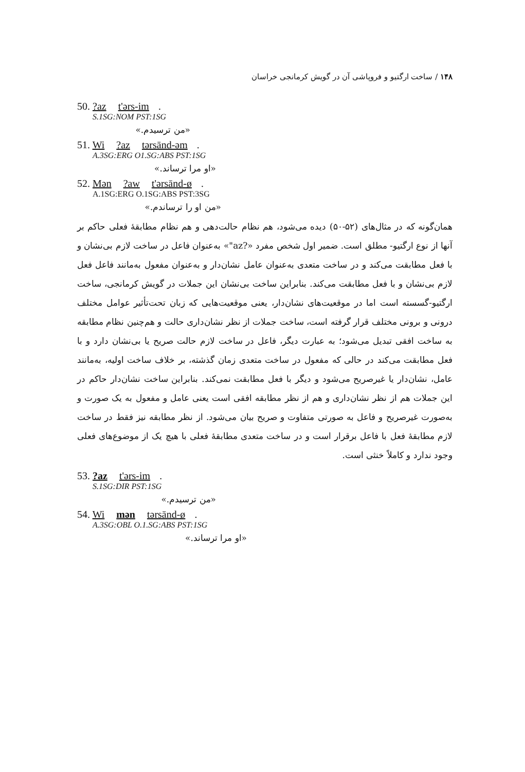۱۴۸ / ساخت ارگتیو و فروپاشی آن در گویش کرمانجی خراسان
50. ?az t'ərs-im.
S.1SG:NOM PST:1SG
«من ترسیدم.»
51. Wi ?az tərsānd-əm.
A.3SG:ERG O1.SG:ABS PST:1SG
«او مرا ترساند.»
52. Mən ?aw t'ərsānd-ø.
A.1SG:ERG O.1SG:ABS PST:3SG
«من او را ترساندم.»
همان‌گونه که در مثال‌های (۵۲-۵۰) دیده می‌شود، هم نظام حالت‌دهی و هم نظام مطابقهٔ فعلی حاکم بر آنها از نوع ارگتیو- مطلق است. ضمیر اول شخص مفرد «?az"» به‌عنوان فاعل در ساخت لازم بی‌نشان و با فعل مطابقت می‌کند و در ساخت متعدی به‌عنوان عامل نشان‌دار و به‌عنوان مفعول به‌مانند فاعل فعل لازم بی‌نشان و با فعل مطابقت می‌کند. بنابراین ساخت بی‌نشان این جملات در گویش کرمانجی، ساخت ارگتیو-گسسته است اما در موقعیت‌های نشان‌دار، یعنی موقعیت‌هایی که زبان تحت‌تأثیر عوامل مختلف درونی و برونی مختلف قرار گرفته است، ساخت جملات از نظر نشان‌داری حالت و هم‌چنین نظام مطابقه به ساخت افقی تبدیل می‌شود؛ به عبارت دیگر، فاعل در ساخت لازم حالت صریح یا بی‌نشان دارد و با فعل مطابقت می‌کند در حالی که مفعول در ساخت متعدی زمان گذشته، بر خلاف ساخت اولیه، به‌مانند عامل، نشان‌دار یا غیرصریح می‌شود و دیگر با فعل مطابقت نمی‌کند. بنابراین ساخت نشان‌دار حاکم در این جملات هم از نظر نشان‌داری و هم از نظر مطابقه افقی است یعنی عامل و مفعول به یک صورت و به‌صورت غیرصریح و فاعل به صورتی متفاوت و صریح بیان می‌شود. از نظر مطابقه نیز فقط در ساخت لازم مطابقهٔ فعل با فاعل برقرار است و در ساخت متعدی مطابقهٔ فعلی با هیچ یک از موضوع‌های فعلی وجود ندارد و کاملاً خنثی است.
53. ?az t'ərs-im.
S.1SG:DIR PST:1SG
«من ترسیدم.»
54. Wi mən tərsānd-ø.
A.3SG:OBL O.1.SG:ABS PST:1SG
«او مرا ترساند.»